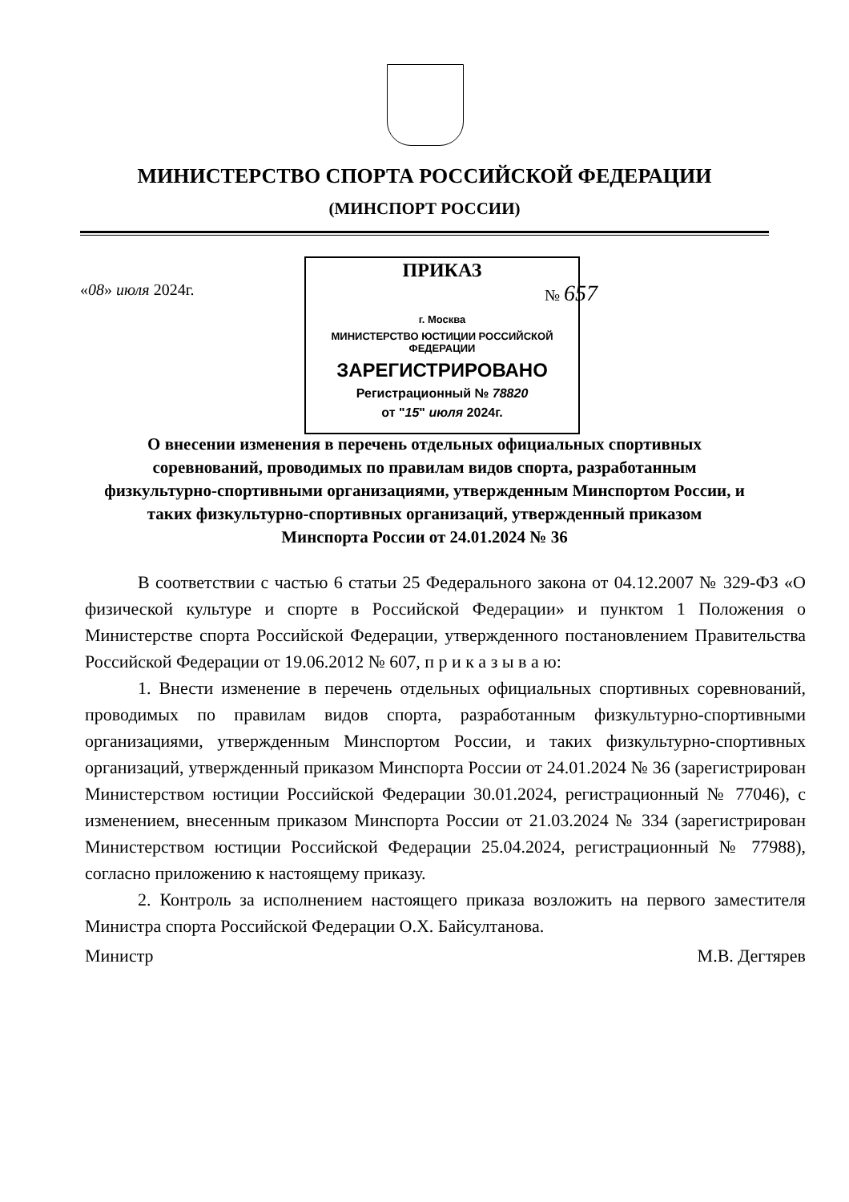МИНИСТЕРСТВО СПОРТА РОССИЙСКОЙ ФЕДЕРАЦИИ
(МИНСПОРТ РОССИИ)
«08» июля 2024г.
ПРИКАЗ
г. Москва
МИНИСТЕРСТВО ЮСТИЦИИ РОССИЙСКОЙ ФЕДЕРАЦИИ
ЗАРЕГИСТРИРОВАНО
Регистрационный № 78820
от "15" июля 2024г.
№ 657
О внесении изменения в перечень отдельных официальных спортивных соревнований, проводимых по правилам видов спорта, разработанным физкультурно-спортивными организациями, утвержденным Минспортом России, и таких физкультурно-спортивных организаций, утвержденный приказом Минспорта России от 24.01.2024 № 36
В соответствии с частью 6 статьи 25 Федерального закона от 04.12.2007 № 329-ФЗ «О физической культуре и спорте в Российской Федерации» и пунктом 1 Положения о Министерстве спорта Российской Федерации, утвержденного постановлением Правительства Российской Федерации от 19.06.2012 № 607, п р и к а з ы в а ю:
1. Внести изменение в перечень отдельных официальных спортивных соревнований, проводимых по правилам видов спорта, разработанным физкультурно-спортивными организациями, утвержденным Минспортом России, и таких физкультурно-спортивных организаций, утвержденный приказом Минспорта России от 24.01.2024 № 36 (зарегистрирован Министерством юстиции Российской Федерации 30.01.2024, регистрационный № 77046), с изменением, внесенным приказом Минспорта России от 21.03.2024 № 334 (зарегистрирован Министерством юстиции Российской Федерации 25.04.2024, регистрационный № 77988), согласно приложению к настоящему приказу.
2. Контроль за исполнением настоящего приказа возложить на первого заместителя Министра спорта Российской Федерации О.Х. Байсултанова.
Министр М.В. Дегтярев